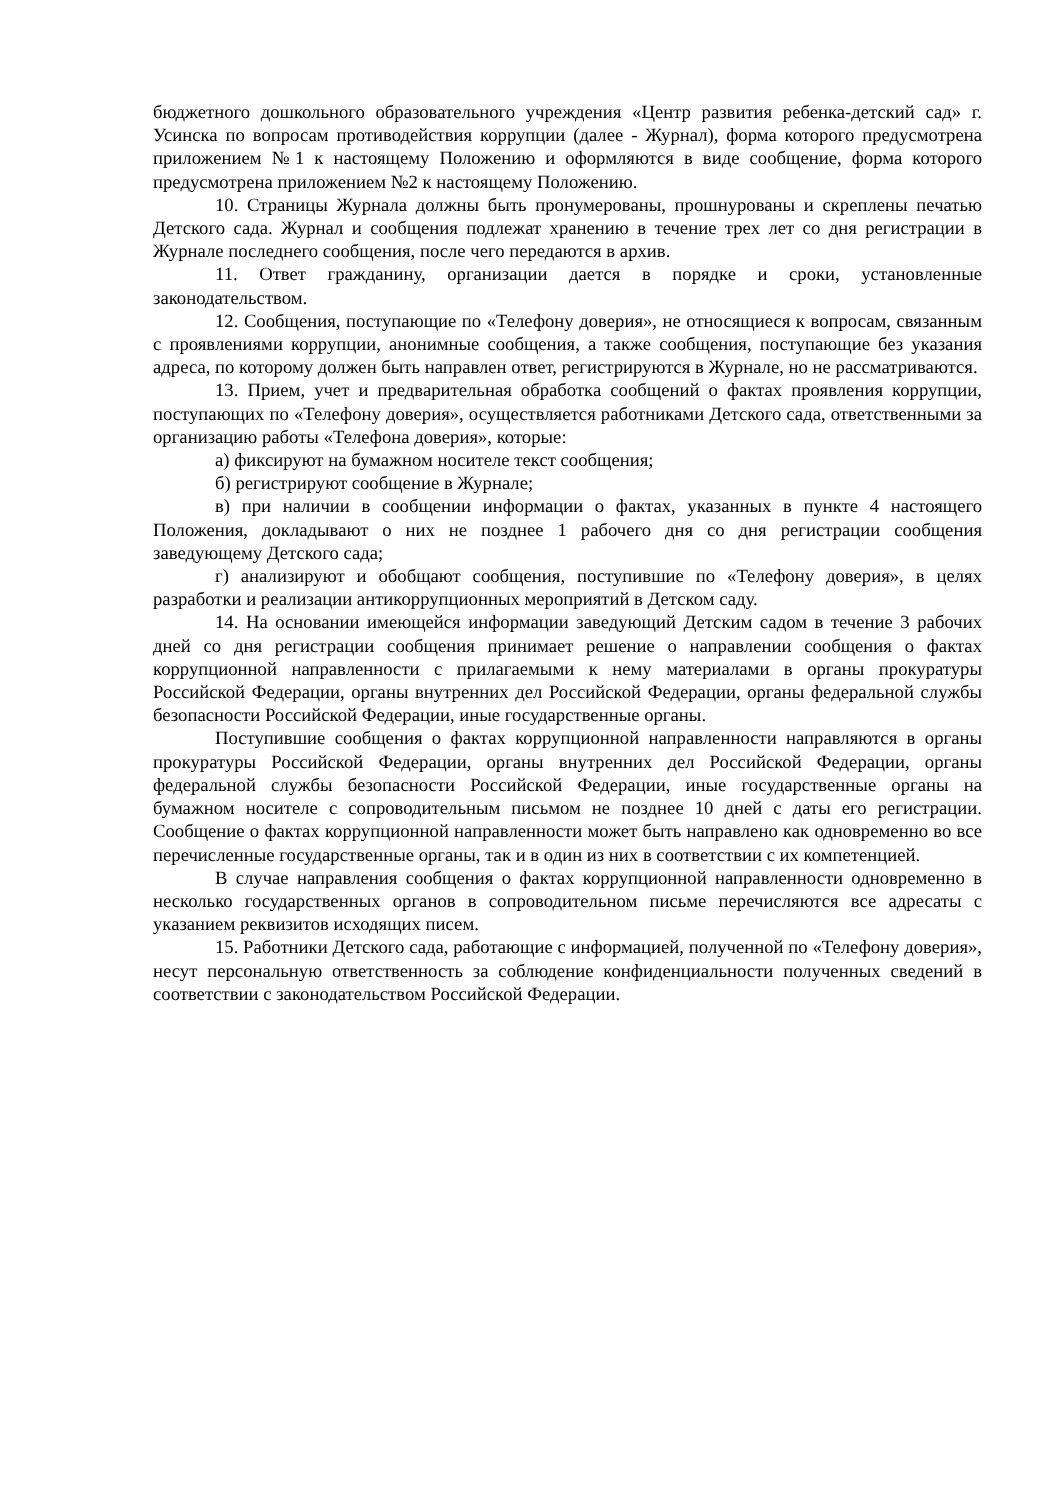бюджетного дошкольного образовательного учреждения «Центр развития ребенка-детский сад» г. Усинска по вопросам противодействия коррупции (далее - Журнал), форма которого предусмотрена приложением №1 к настоящему Положению и оформляются в виде сообщение, форма которого предусмотрена приложением №2 к настоящему Положению.
10. Страницы Журнала должны быть пронумерованы, прошнурованы и скреплены печатью Детского сада. Журнал и сообщения подлежат хранению в течение трех лет со дня регистрации в Журнале последнего сообщения, после чего передаются в архив.
11. Ответ гражданину, организации дается в порядке и сроки, установленные законодательством.
12. Сообщения, поступающие по «Телефону доверия», не относящиеся к вопросам, связанным с проявлениями коррупции, анонимные сообщения, а также сообщения, поступающие без указания адреса, по которому должен быть направлен ответ, регистрируются в Журнале, но не рассматриваются.
13. Прием, учет и предварительная обработка сообщений о фактах проявления коррупции, поступающих по «Телефону доверия», осуществляется работниками Детского сада, ответственными за организацию работы «Телефона доверия», которые:
а) фиксируют на бумажном носителе текст сообщения;
б) регистрируют сообщение в Журнале;
в) при наличии в сообщении информации о фактах, указанных в пункте 4 настоящего Положения, докладывают о них не позднее 1 рабочего дня со дня регистрации сообщения заведующему Детского сада;
г) анализируют и обобщают сообщения, поступившие по «Телефону доверия», в целях разработки и реализации антикоррупционных мероприятий в Детском саду.
14. На основании имеющейся информации заведующий Детским садом в течение 3 рабочих дней со дня регистрации сообщения принимает решение о направлении сообщения о фактах коррупционной направленности с прилагаемыми к нему материалами в органы прокуратуры Российской Федерации, органы внутренних дел Российской Федерации, органы федеральной службы безопасности Российской Федерации, иные государственные органы.
Поступившие сообщения о фактах коррупционной направленности направляются в органы прокуратуры Российской Федерации, органы внутренних дел Российской Федерации, органы федеральной службы безопасности Российской Федерации, иные государственные органы на бумажном носителе с сопроводительным письмом не позднее 10 дней с даты его регистрации. Сообщение о фактах коррупционной направленности может быть направлено как одновременно во все перечисленные государственные органы, так и в один из них в соответствии с их компетенцией.
В случае направления сообщения о фактах коррупционной направленности одновременно в несколько государственных органов в сопроводительном письме перечисляются все адресаты с указанием реквизитов исходящих писем.
15. Работники Детского сада, работающие с информацией, полученной по «Телефону доверия», несут персональную ответственность за соблюдение конфиденциальности полученных сведений в соответствии с законодательством Российской Федерации.